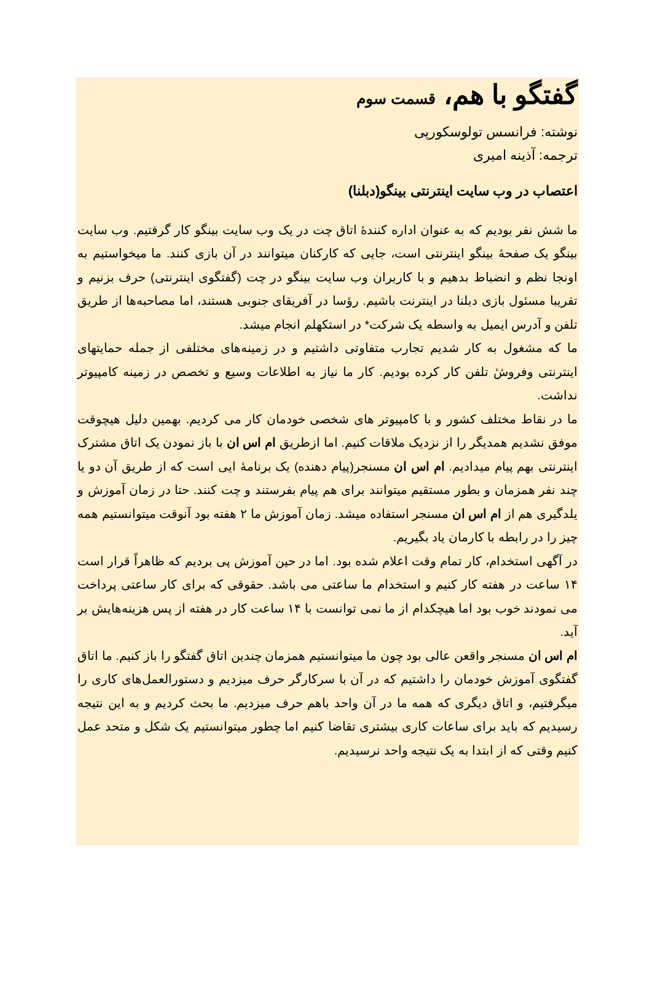گفتگو با هم، قسمت سوم
نوشته: فرانسس تولوسکورپی
ترجمه: آذینه امیری
اعتصاب در وب سایت اینترنتی بینگو(دبلنا)
ما شش نفر بودیم که به عنوان اداره کنندهٔ اتاق چت در یک وب سایت بینگو کار گرفتیم. وب سایت بینگو یک صفحهٔ بینگو اینترنتی است، جایی که کارکنان میتوانند در آن بازی کنند. ما میخواستیم به اونجا نظم و انضباط بدهیم و با کاربران وب سایت بینگو در چت (گفتگوی اینترنتی) حرف بزنیم و تقریبا مسئول بازی دبلنا در اینترنت باشیم. رؤسا در آفریقای جنوبی هستند، اما مصاحبه‌ها از طریق تلفن و آدرس ایمیل به واسطه یک شرکت* در استکهلم انجام میشد.
ما که مشغول به کار شدیم تجارب متفاوتی داشتیم و در زمینه‌های مختلفی از جمله حمایتهای اینترنتی وفروشٔ تلفن کار کرده بودیم. کار ما نیاز به اطلاعات وسیع و تخصص در زمینه کامپیوتر نداشت.
ما در نقاط مختلف کشور و با کامپیوتر های شخصی خودمان کار می کردیم. بهمین دلیل هیچوقت موفق نشدیم همدیگر را از نزدیک ملاقات کنیم. اما ازطریق ام اس ان با باز نمودن یک اتاق مشترک اینترنتی بهم پیام میدادیم. ام اس ان مسنجر(پیام دهنده) یک برنامهٔ ایی است که از طریق آن دو یا چند نفر همزمان و بطور مستقیم میتوانند برای هم پیام بفرستند و چت کنند. حتا در زمان آموزش و یلدگیری هم از ام اس ان مسنجر استفاده میشد. زمان آموزش ما ۲ هفته بود آنوقت میتوانستیم همه چیز را در رابطه با کارمان یاد بگیریم.
در آگهی استخدام، کار تمام وقت اعلام شده بود. اما در حین آموزش پی بردیم که ظاهراً قرار است ۱۴ ساعت در هفته کار کنیم و استخدام ما ساعتی می باشد. حقوقی که برای کار ساعتی پرداخت می نمودند خوب بود اما هیچکدام از ما نمی توانست با ۱۴ ساعت کار در هفته از پس هزینه‌هایش بر آید.
ام اس ان مسنجر واقعن عالی بود چون ما میتوانستیم همزمان چندین اتاق گفتگو را باز کنیم. ما اتاق گفتگوی آموزش خودمان را داشتیم که در آن با سرکارگر حرف میزدیم و دستورالعمل‌های کاری را میگرفتیم، و اتاق دیگری که همه ما در آن واحد باهم حرف میزدیم. ما بحث کردیم و به این نتیجه رسیدیم که باید برای ساعات کاری بیشتری تقاضا کنیم اما چطور میتوانستیم یک شکل و متحد عمل کنیم وقتی که از ابتدا به یک نتیجه واحد نرسیدیم.